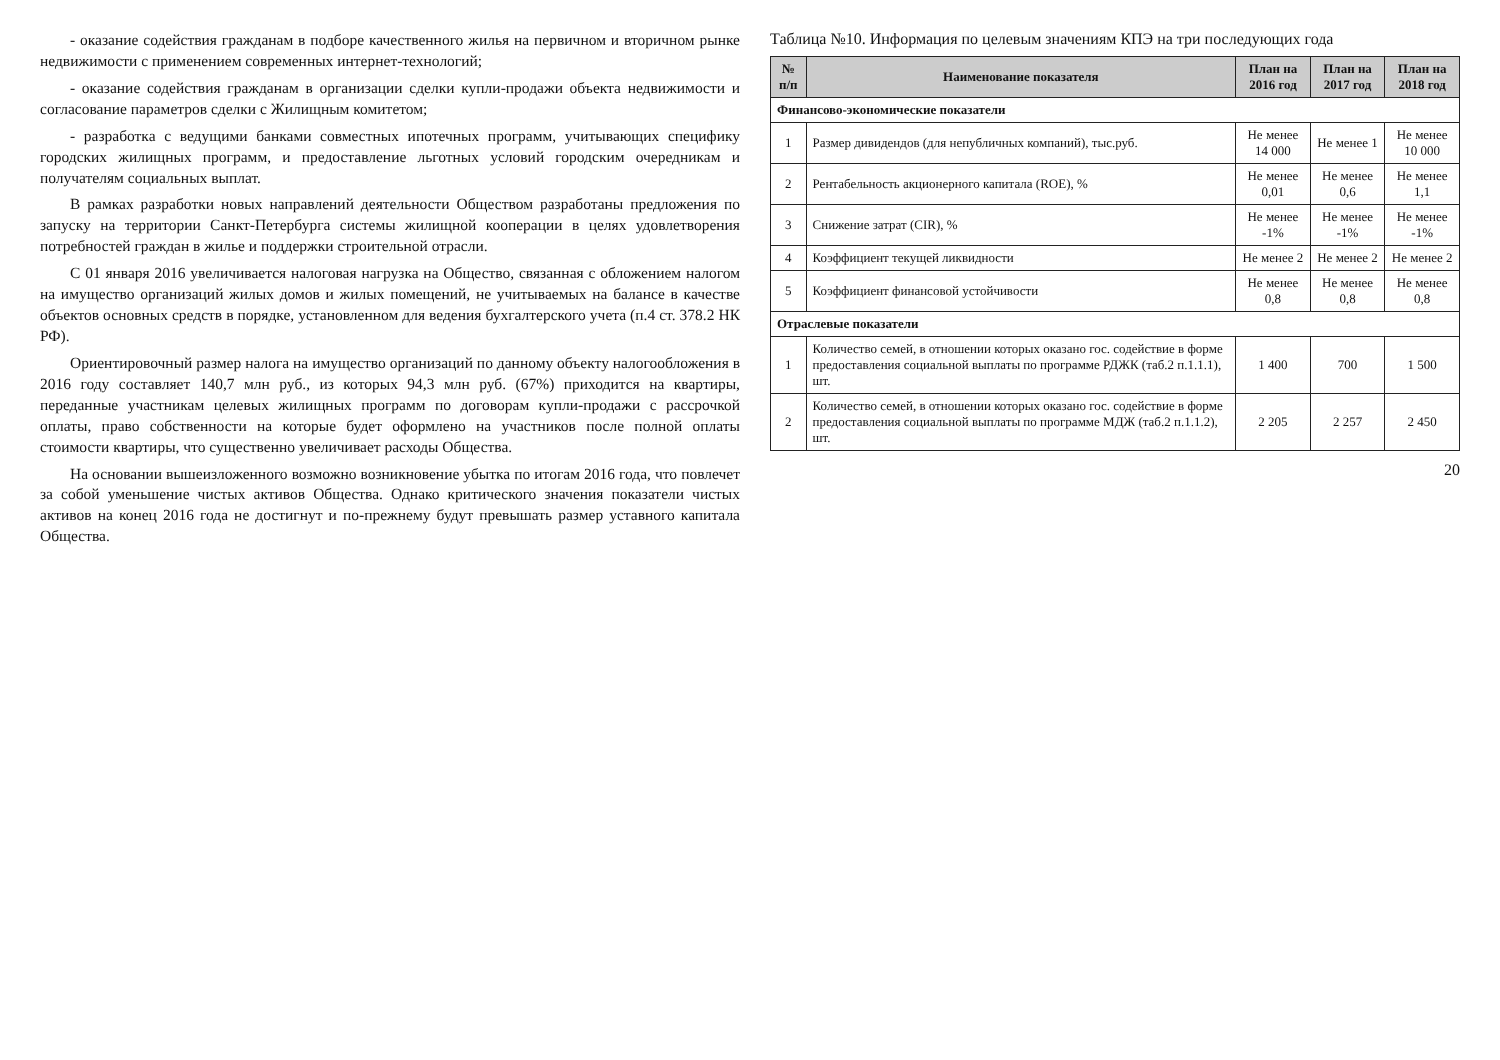- оказание содействия гражданам в подборе качественного жилья на первичном и вторичном рынке недвижимости с применением современных интернет-технологий;
- оказание содействия гражданам в организации сделки купли-продажи объекта недвижимости и согласование параметров сделки с Жилищным комитетом;
- разработка с ведущими банками совместных ипотечных программ, учитывающих специфику городских жилищных программ, и предоставление льготных условий городским очередникам и получателям социальных выплат.
В рамках разработки новых направлений деятельности Обществом разработаны предложения по запуску на территории Санкт-Петербурга системы жилищной кооперации в целях удовлетворения потребностей граждан в жилье и поддержки строительной отрасли.
С 01 января 2016 увеличивается налоговая нагрузка на Общество, связанная с обложением налогом на имущество организаций жилых домов и жилых помещений, не учитываемых на балансе в качестве объектов основных средств в порядке, установленном для ведения бухгалтерского учета (п.4 ст. 378.2 НК РФ).
Ориентировочный размер налога на имущество организаций по данному объекту налогообложения в 2016 году составляет 140,7 млн руб., из которых 94,3 млн руб. (67%) приходится на квартиры, переданные участникам целевых жилищных программ по договорам купли-продажи с рассрочкой оплаты, право собственности на которые будет оформлено на участников после полной оплаты стоимости квартиры, что существенно увеличивает расходы Общества.
На основании вышеизложенного возможно возникновение убытка по итогам 2016 года, что повлечет за собой уменьшение чистых активов Общества. Однако критического значения показатели чистых активов на конец 2016 года не достигнут и по-прежнему будут превышать размер уставного капитала Общества.
Таблица №10. Информация по целевым значениям КПЭ на три последующих года
| № п/п | Наименование показателя | План на 2016 год | План на 2017 год | План на 2018 год |
| --- | --- | --- | --- | --- |
| Финансово-экономические показатели | | | | |
| 1 | Размер дивидендов (для непубличных компаний), тыс.руб. | Не менее 14 000 | Не менее 1 | Не менее 10 000 |
| 2 | Рентабельность акционерного капитала (ROE), % | Не менее 0,01 | Не менее 0,6 | Не менее 1,1 |
| 3 | Снижение затрат (CIR), % | Не менее -1% | Не менее -1% | Не менее -1% |
| 4 | Коэффициент текущей ликвидности | Не менее 2 | Не менее 2 | Не менее 2 |
| 5 | Коэффициент финансовой устойчивости | Не менее 0,8 | Не менее 0,8 | Не менее 0,8 |
| Отраслевые показатели | | | | |
| 1 | Количество семей, в отношении которых оказано гос. содействие в форме предоставления социальной выплаты по программе РДЖК (таб.2 п.1.1.1), шт. | 1 400 | 700 | 1 500 |
| 2 | Количество семей, в отношении которых оказано гос. содействие в форме предоставления социальной выплаты по программе МДЖ (таб.2 п.1.1.2), шт. | 2 205 | 2 257 | 2 450 |
20